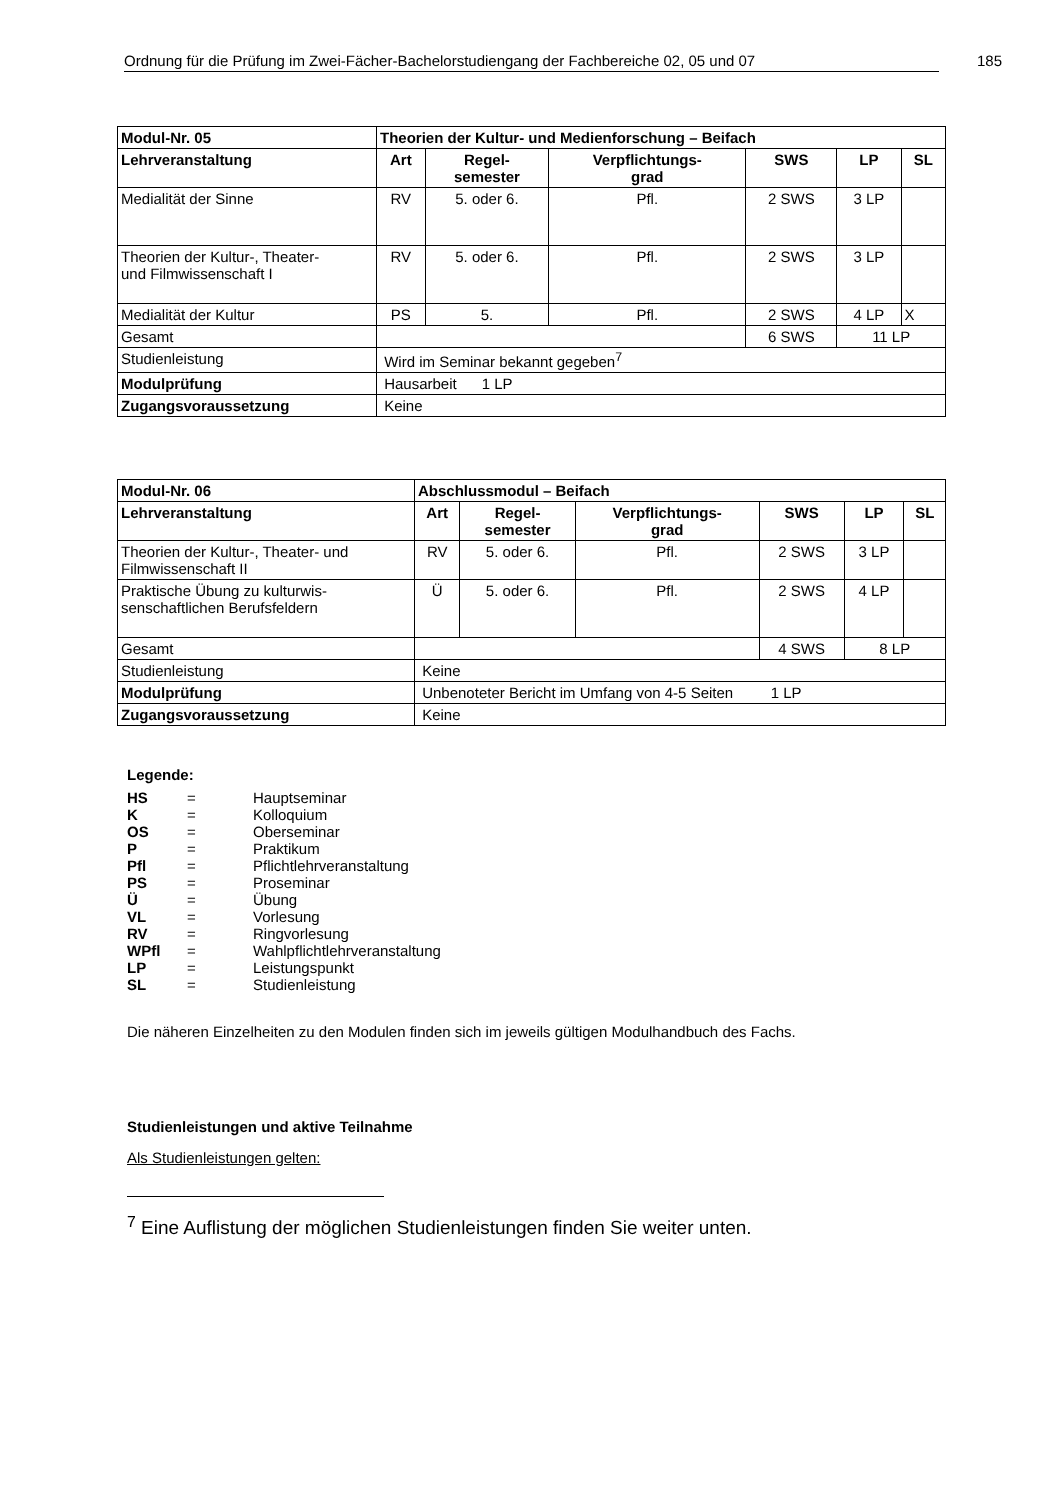Ordnung für die Prüfung im Zwei-Fächer-Bachelorstudiengang der Fachbereiche 02, 05 und 07 185
| Modul-Nr. 05 | Theorien der Kultur- und Medienforschung – Beifach | | | | | |
| --- | --- | --- | --- | --- | --- | --- |
| Lehrveranstaltung | Art | Regel- semester | Verpflichtungs- grad | SWS | LP | SL |
| Medialität der Sinne | RV | 5. oder 6. | Pfl. | 2 SWS | 3 LP | |
| Theorien der Kultur-, Theater- und Filmwissenschaft I | RV | 5. oder 6. | Pfl. | 2 SWS | 3 LP | |
| Medialität der Kultur | PS | 5. | Pfl. | 2 SWS | 4 LP | X |
| Gesamt | | | | 6 SWS | 11 LP | |
| Studienleistung | Wird im Seminar bekannt gegeben<sup>7</sup> | | | | | |
| Modulprüfung | Hausarbeit 1 LP | | | | | |
| Zugangsvoraussetzung | Keine | | | | | |
| Modul-Nr. 06 | Abschlussmodul – Beifach | | | | | |
| --- | --- | --- | --- | --- | --- | --- |
| Lehrveranstaltung | Art | Regel- semester | Verpflichtungs- grad | SWS | LP | SL |
| Theorien der Kultur-, Theater- und Filmwissenschaft II | RV | 5. oder 6. | Pfl. | 2 SWS | 3 LP | |
| Praktische Übung zu kulturwis- senschaftlichen Berufsfeldern | Ü | 5. oder 6. | Pfl. | 2 SWS | 4 LP | |
| Gesamt | | | | 4 SWS | 8 LP | |
| Studienleistung | Keine | | | | | |
| Modulprüfung | Unbenoteter Bericht im Umfang von 4-5 Seiten 1 LP | | | | | |
| Zugangsvoraussetzung | Keine | | | | | |
Legende:
| HS | = | Hauptseminar |
| K | = | Kolloquium |
| OS | = | Oberseminar |
| P | = | Praktikum |
| Pfl | = | Pflichtlehrveranstaltung |
| PS | = | Proseminar |
| Ü | = | Übung |
| VL | = | Vorlesung |
| RV | = | Ringvorlesung |
| WPfl | = | Wahlpflichtlehrveranstaltung |
| LP | = | Leistungspunkt |
| SL | = | Studienleistung |
Die näheren Einzelheiten zu den Modulen finden sich im jeweils gültigen Modulhandbuch des Fachs.
Studienleistungen und aktive Teilnahme
Als Studienleistungen gelten:
<sup>7</sup> Eine Auflistung der möglichen Studienleistungen finden Sie weiter unten.